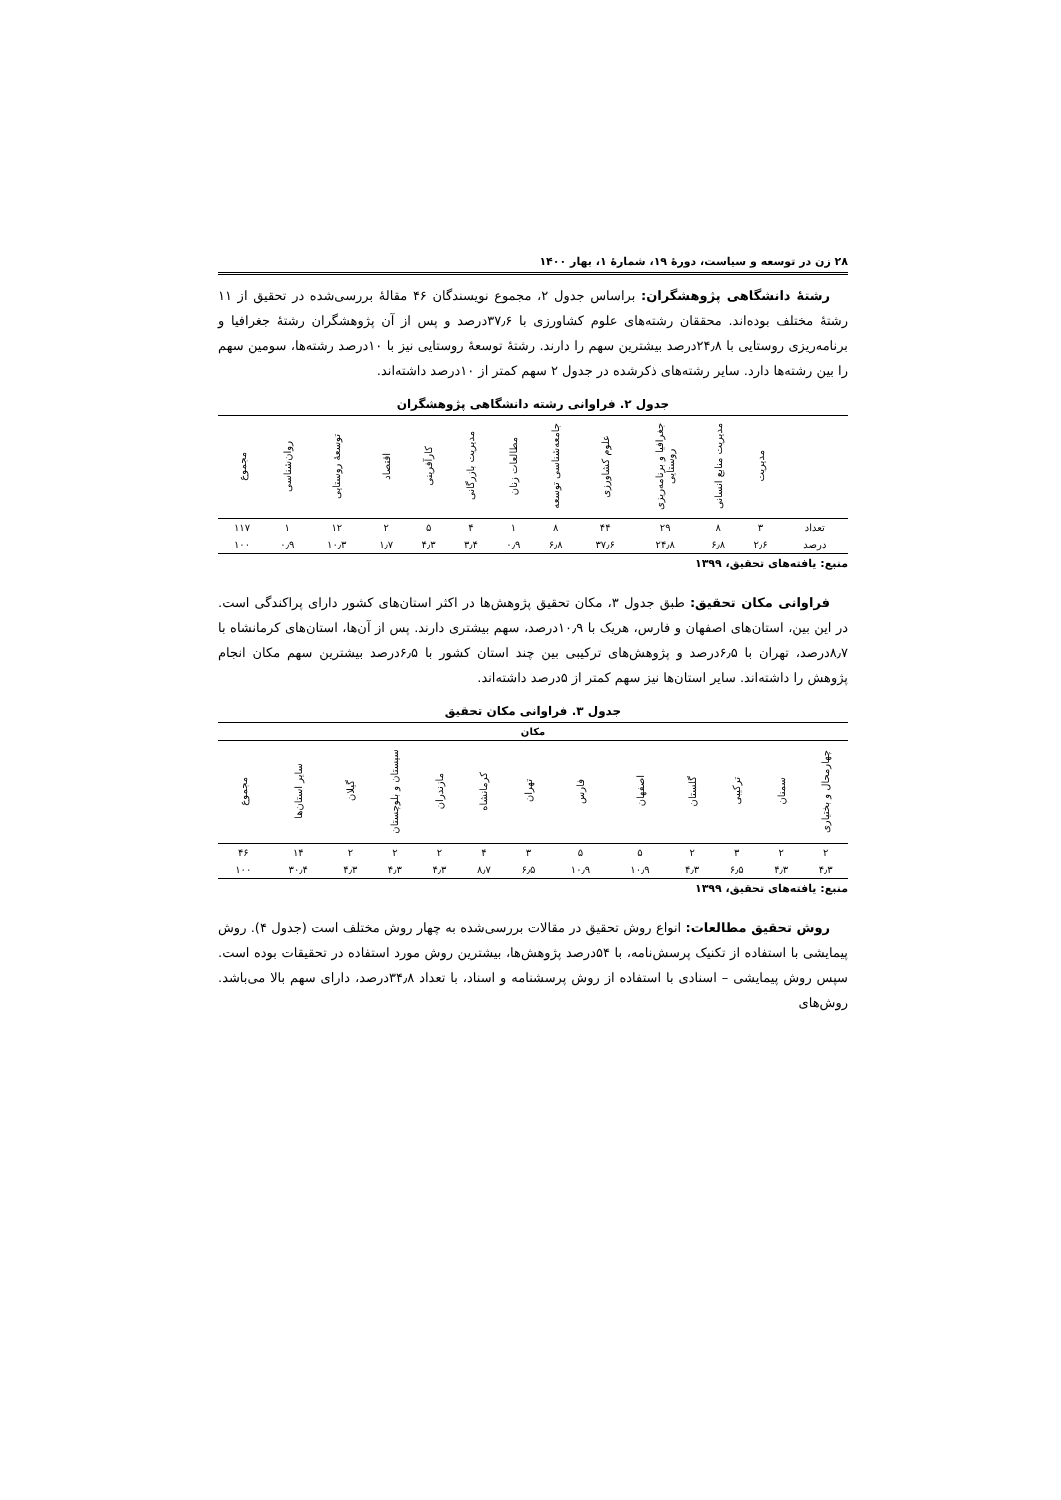۲۸ زن در توسعه و سیاست، دورۀ ۱۹، شمارۀ ۱، بهار ۱۴۰۰
رشتۀ دانشگاهی پژوهشگران: براساس جدول ۲، مجموع نویسندگان ۴۶ مقالۀ بررسی‌شده در تحقیق از ۱۱ رشتۀ مختلف بوده‌اند. محققان رشته‌های علوم کشاورزی با ۳۷٫۶درصد و پس از آن پژوهشگران رشتۀ جغرافیا و برنامه‌ریزی روستایی با ۲۴٫۸درصد بیشترین سهم را دارند. رشتۀ توسعۀ روستایی نیز با ۱۰درصد رشته‌ها، سومین سهم را بین رشته‌ها دارد. سایر رشته‌های ذکرشده در جدول ۲ سهم کمتر از ۱۰درصد داشته‌اند.
جدول ۲. فراوانی رشته دانشگاهی پژوهشگران
| | مدیریت | مدیریت منابع انسانی | جغرافیا و برنامه‌ریزی روستایی | علوم کشاورزی | جامعه‌شناسی توسعه | مطالعات زنان | مدیریت بازرگانی | کارآفرینی | اقتصاد | توسعۀ روستایی | روان‌شناسی | مجموع |
| --- | --- | --- | --- | --- | --- | --- | --- | --- | --- | --- | --- | --- |
| تعداد | ۳ | ۸ | ۲۹ | ۴۴ | ۸ | ۱ | ۴ | ۵ | ۲ | ۱۲ | ۱ | ۱۱۷ |
| درصد | ۲٫۶ | ۶٫۸ | ۲۴٫۸ | ۳۷٫۶ | ۶٫۸ | ۰٫۹ | ۳٫۴ | ۴٫۳ | ۱٫۷ | ۱۰٫۳ | ۰٫۹ | ۱۰۰ |
منبع: یافته‌های تحقیق، ۱۳۹۹
فراوانی مکان تحقیق: طبق جدول ۳، مکان تحقیق پژوهش‌ها در اکثر استان‌های کشور دارای پراکندگی است. در این بین، استان‌های اصفهان و فارس، هریک با ۱۰٫۹درصد، سهم بیشتری دارند. پس از آن‌ها، استان‌های کرمانشاه با ۸٫۷درصد، تهران با ۶٫۵درصد و پژوهش‌های ترکیبی بین چند استان کشور با ۶٫۵درصد بیشترین سهم مکان انجام پژوهش را داشته‌اند. سایر استان‌ها نیز سهم کمتر از ۵درصد داشته‌اند.
جدول ۳. فراوانی مکان تحقیق
| مکان | | | | | | | | | | | | |
| چهارمحال و بختیاری | سمنان | ترکیبی | گلستان | اصفهان | فارس | تهران | کرمانشاه | مازندران | سیستان و بلوچستان | گیلان | سایر استان‌ها | مجموع |
| ۲ | ۲ | ۳ | ۲ | ۵ | ۵ | ۳ | ۴ | ۲ | ۲ | ۲ | ۱۴ | ۴۶ |
| ۴٫۳ | ۴٫۳ | ۶٫۵ | ۴٫۳ | ۱۰٫۹ | ۱۰٫۹ | ۶٫۵ | ۸٫۷ | ۴٫۳ | ۴٫۳ | ۴٫۳ | ۳۰٫۴ | ۱۰۰ |
منبع: یافته‌های تحقیق، ۱۳۹۹
روش تحقیق مطالعات: انواع روش تحقیق در مقالات بررسی‌شده به چهار روش مختلف است (جدول ۴). روش پیمایشی با استفاده از تکنیک پرسش‌نامه، با ۵۴درصد پژوهش‌ها، بیشترین روش مورد استفاده در تحقیقات بوده است. سپس روش پیمایشی – اسنادی با استفاده از روش پرسشنامه و اسناد، با تعداد ۳۴٫۸درصد، دارای سهم بالا می‌باشد. روش‌های